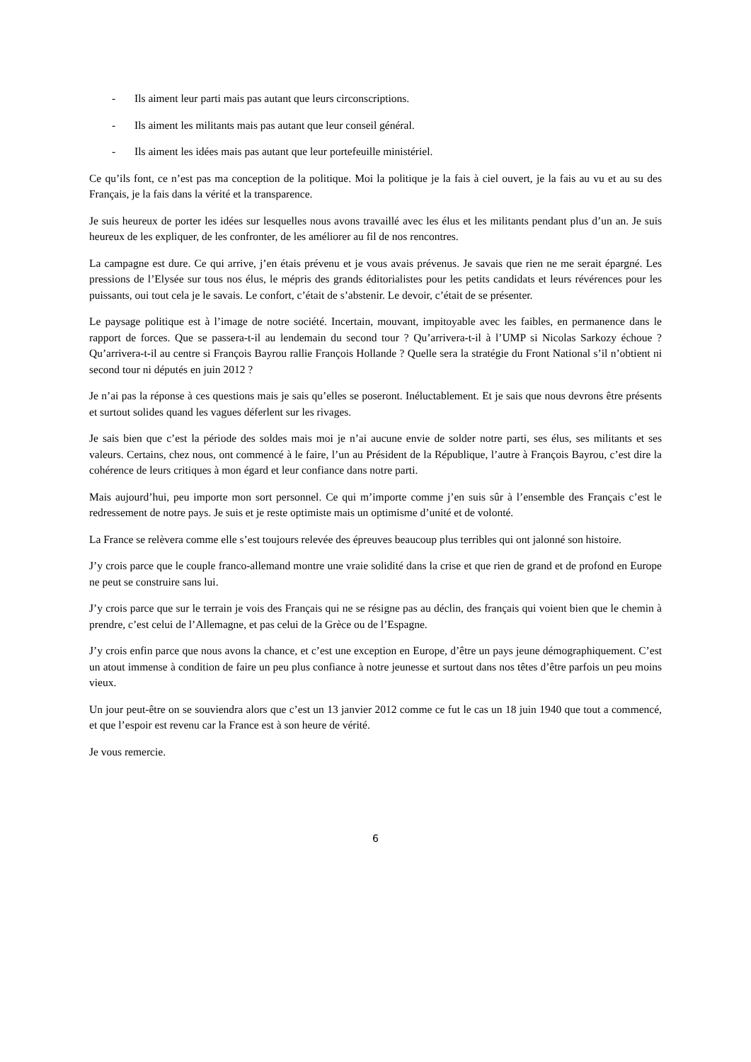- Ils aiment leur parti mais pas autant que leurs circonscriptions.
- Ils aiment les militants mais pas autant que leur conseil général.
- Ils aiment les idées mais pas autant que leur portefeuille ministériel.
Ce qu’ils font, ce n’est pas ma conception de la politique. Moi la politique je la fais à ciel ouvert, je la fais au vu et au su des Français, je la fais dans la vérité et la transparence.
Je suis heureux de porter les idées sur lesquelles nous avons travaillé avec les élus et les militants pendant plus d’un an. Je suis heureux de les expliquer, de les confronter, de les améliorer au fil de nos rencontres.
La campagne est dure. Ce qui arrive, j’en étais prévenu et je vous avais prévenus. Je savais que rien ne me serait épargné. Les pressions de l’Elysée sur tous nos élus, le mépris des grands éditorialistes pour les petits candidats et leurs révérences pour les puissants, oui tout cela je le savais. Le confort, c’était de s’abstenir. Le devoir, c’était de se présenter.
Le paysage politique est à l’image de notre société. Incertain, mouvant, impitoyable avec les faibles, en permanence dans le rapport de forces. Que se passera-t-il au lendemain du second tour ? Qu’arrivera-t-il à l’UMP si Nicolas Sarkozy échoue ? Qu’arrivera-t-il au centre si François Bayrou rallie François Hollande ? Quelle sera la stratégie du Front National s’il n’obtient ni second tour ni députés en juin 2012 ?
Je n’ai pas la réponse à ces questions mais je sais qu’elles se poseront. Inéluctablement. Et je sais que nous devrons être présents et surtout solides quand les vagues déferlent sur les rivages.
Je sais bien que c’est la période des soldes mais moi je n’ai aucune envie de solder notre parti, ses élus, ses militants et ses valeurs. Certains, chez nous, ont commencé à le faire, l’un au Président de la République, l’autre à François Bayrou, c’est dire la cohérence de leurs critiques à mon égard et leur confiance dans notre parti.
Mais aujourd’hui, peu importe mon sort personnel. Ce qui m’importe comme j’en suis sûr à l’ensemble des Français c’est le redressement de notre pays. Je suis et je reste optimiste mais un optimisme d’unité et de volonté.
La France se relèvera comme elle s’est toujours relevée des épreuves beaucoup plus terribles qui ont jalonné son histoire.
J’y crois parce que le couple franco-allemand montre une vraie solidité dans la crise et que rien de grand et de profond en Europe ne peut se construire sans lui.
J’y crois parce que sur le terrain je vois des Français qui ne se résigne pas au déclin, des français qui voient bien que le chemin à prendre, c’est celui de l’Allemagne, et pas celui de la Grèce ou de l’Espagne.
J’y crois enfin parce que nous avons la chance, et c’est une exception en Europe, d’être un pays jeune démographiquement. C’est un atout immense à condition de faire un peu plus confiance à notre jeunesse et surtout dans nos têtes d’être parfois un peu moins vieux.
Un jour peut-être on se souviendra alors que c’est un 13 janvier 2012 comme ce fut le cas un 18 juin 1940 que tout a commencé, et que l’espoir est revenu car la France est à son heure de vérité.
Je vous remercie.
6